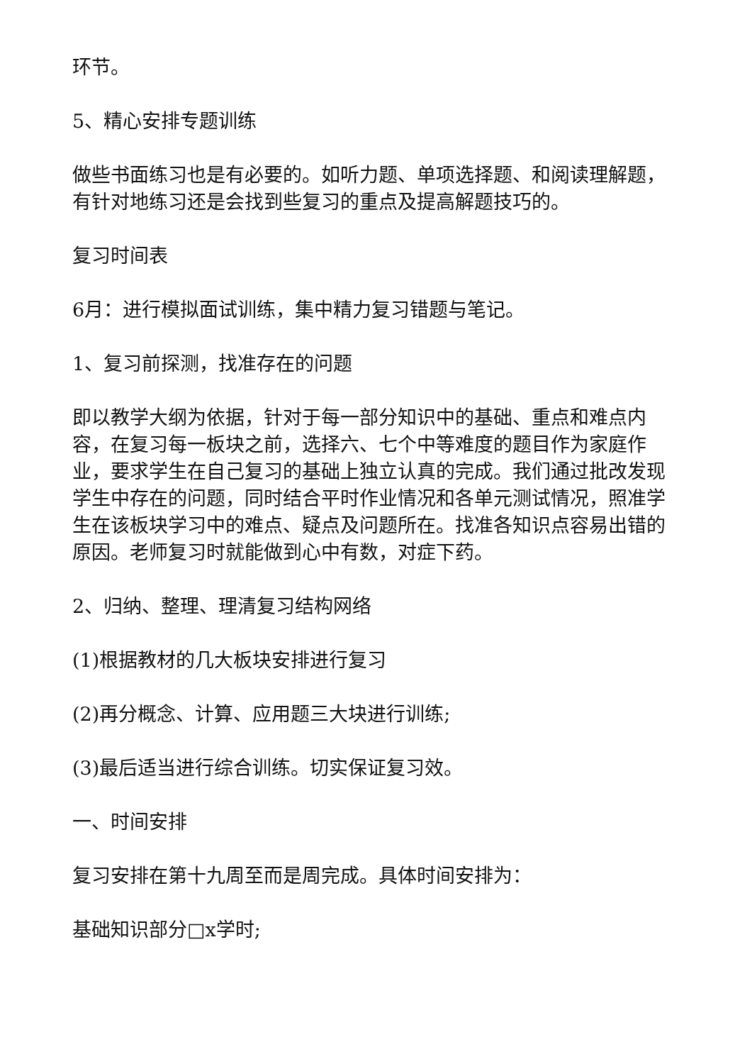环节。
5、精心安排专题训练
做些书面练习也是有必要的。如听力题、单项选择题、和阅读理解题，有针对地练习还是会找到些复习的重点及提高解题技巧的。
复习时间表
6月：进行模拟面试训练，集中精力复习错题与笔记。
1、复习前探测，找准存在的问题
即以教学大纲为依据，针对于每一部分知识中的基础、重点和难点内容，在复习每一板块之前，选择六、七个中等难度的题目作为家庭作业，要求学生在自己复习的基础上独立认真的完成。我们通过批改发现学生中存在的问题，同时结合平时作业情况和各单元测试情况，照准学生在该板块学习中的难点、疑点及问题所在。找准各知识点容易出错的原因。老师复习时就能做到心中有数，对症下药。
2、归纳、整理、理清复习结构网络
(1)根据教材的几大板块安排进行复习
(2)再分概念、计算、应用题三大块进行训练;
(3)最后适当进行综合训练。切实保证复习效。
一、时间安排
复习安排在第十九周至而是周完成。具体时间安排为：
基础知识部分□x学时;